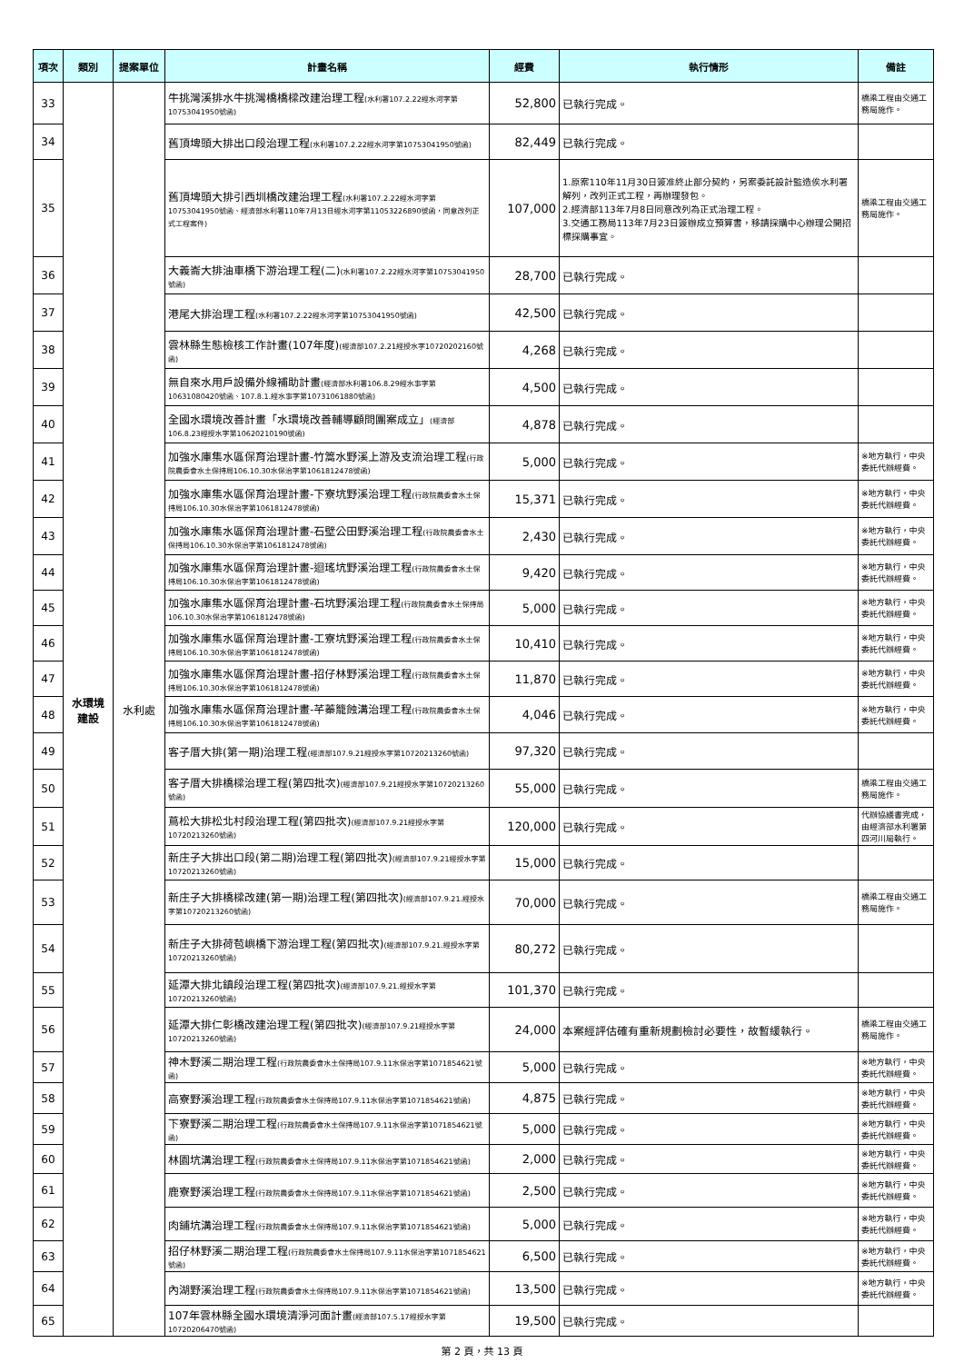| 項次 | 類別 | 提案單位 | 計畫名稱 | 經費 | 執行情形 | 備註 |
| --- | --- | --- | --- | --- | --- | --- |
| 33 | 水環境 建設 | 水利處 | 牛挑灣溪排水牛挑灣橋橋樑改建治理工程 (水利署107.2.22經水河字第10753041950號函) | 52,800 | 已執行完成。 | 橋梁工程由交通工務局施作。 |
| 34 | | | 舊頂埤頭大排出口段治理工程 (水利署107.2.22經水河字第10753041950號函) | 82,449 | 已執行完成。 | |
| 35 | | | 舊頂埤頭大排引西圳橋改建治理工程 (水利署107.2.22經水河字第10753041950號函、經濟部水利署110年7月13日經水河字第11053226890號函，同意改列正式工程案件) | 107,000 | 1.原案110年11月30日簽准終止部分契約，另案委託設計監造俟水利署解列，改列正式工程，再辦理發包。 2.經濟部113年7月8日同意改列為正式治理工程。 3.交通工務局113年7月23日簽辦成立預算書，移請採購中心辦理公開招標採購事宜。 | 橋梁工程由交通工務局施作。 |
| 36 | | | 大義崙大排油車橋下游治理工程(二) (水利署107.2.22經水河字第10753041950號函) | 28,700 | 已執行完成。 | |
| 37 | | | 港尾大排治理工程 (水利署107.2.22經水河字第10753041950號函) | 42,500 | 已執行完成。 | |
| 38 | | | 雲林縣生態檢核工作計畫(107年度) (經濟部107.2.21經授水字10720202160號函) | 4,268 | 已執行完成。 | |
| 39 | | | 無自來水用戶設備外線補助計畫 (經濟部水利署106.8.29經水事字第10631080420號函、107.8.1.經水事字第10731061880號函) | 4,500 | 已執行完成。 | |
| 40 | | | 全國水環境改善計畫「水環境改善輔導顧問團案成立」 (經濟部106.8.23經授水字第10620210190號函) | 4,878 | 已執行完成。 | |
| 41 | | | 加強水庫集水區保育治理計畫-竹篙水野溪上游及支流治理工程 (行政院農委會水土保持局106.10.30水保治字第1061812478號函) | 5,000 | 已執行完成。 | ※地方執行，中央委託代辦經費。 |
| 42 | | | 加強水庫集水區保育治理計畫-下寮坑野溪治理工程 (行政院農委會水土保持局106.10.30水保治字第1061812478號函) | 15,371 | 已執行完成。 | ※地方執行，中央委託代辦經費。 |
| 43 | | | 加強水庫集水區保育治理計畫-石壁公田野溪治理工程 (行政院農委會水土保持局106.10.30水保治字第1061812478號函) | 2,430 | 已執行完成。 | ※地方執行，中央委託代辦經費。 |
| 44 | | | 加強水庫集水區保育治理計畫-迴瑤坑野溪治理工程 (行政院農委會水土保持局106.10.30水保治字第1061812478號函) | 9,420 | 已執行完成。 | ※地方執行，中央委託代辦經費。 |
| 45 | | | 加強水庫集水區保育治理計畫-石坑野溪治理工程 (行政院農委會水土保持局106.10.30水保治字第1061812478號函) | 5,000 | 已執行完成。 | ※地方執行，中央委託代辦經費。 |
| 46 | | | 加強水庫集水區保育治理計畫-工寮坑野溪治理工程 (行政院農委會水土保持局106.10.30水保治字第1061812478號函) | 10,410 | 已執行完成。 | ※地方執行，中央委託代辦經費。 |
| 47 | | | 加強水庫集水區保育治理計畫-招仔林野溪治理工程 (行政院農委會水土保持局106.10.30水保治字第1061812478號函) | 11,870 | 已執行完成。 | ※地方執行，中央委託代辦經費。 |
| 48 | | | 加強水庫集水區保育治理計畫-芊蓁籠蝕溝治理工程 (行政院農委會水土保持局106.10.30水保治字第1061812478號函) | 4,046 | 已執行完成。 | ※地方執行，中央委託代辦經費。 |
| 49 | | | 客子厝大排(第一期)治理工程 (經濟部107.9.21經授水字第10720213260號函) | 97,320 | 已執行完成。 | |
| 50 | | | 客子厝大排橋樑治理工程(第四批次) (經濟部107.9.21經授水字第10720213260號函) | 55,000 | 已執行完成。 | 橋梁工程由交通工務局施作。 |
| 51 | | | 蔦松大排松北村段治理工程(第四批次) (經濟部107.9.21經授水字第10720213260號函) | 120,000 | 已執行完成。 | 代辦協議書完成，由經濟部水利署第四河川局執行。 |
| 52 | | | 新庄子大排出口段(第二期)治理工程(第四批次) (經濟部107.9.21經授水字第10720213260號函) | 15,000 | 已執行完成。 | |
| 53 | | | 新庄子大排橋樑改建(第一期)治理工程(第四批次) (經濟部107.9.21.經授水字第10720213260號函) | 70,000 | 已執行完成。 | 橋梁工程由交通工務局施作。 |
| 54 | | | 新庄子大排荷苞嶼橋下游治理工程(第四批次) (經濟部107.9.21.經授水字第10720213260號函) | 80,272 | 已執行完成。 | |
| 55 | | | 延潭大排北鎮段治理工程(第四批次) (經濟部107.9.21.經授水字第10720213260號函) | 101,370 | 已執行完成。 | |
| 56 | | | 延潭大排仁彰橋改建治理工程(第四批次) (經濟部107.9.21經授水字第10720213260號函) | 24,000 | 本案經評估確有重新規劃檢討必要性，故暫緩執行。 | 橋梁工程由交通工務局施作。 |
| 57 | | | 神木野溪二期治理工程 (行政院農委會水土保持局107.9.11水保治字第1071854621號函) | 5,000 | 已執行完成。 | ※地方執行，中央委託代辦經費。 |
| 58 | | | 高寮野溪治理工程 (行政院農委會水土保持局107.9.11水保治字第1071854621號函) | 4,875 | 已執行完成。 | ※地方執行，中央委託代辦經費。 |
| 59 | | | 下寮野溪二期治理工程 (行政院農委會水土保持局107.9.11水保治字第1071854621號函) | 5,000 | 已執行完成。 | ※地方執行，中央委託代辦經費。 |
| 60 | | | 林園坑溝治理工程 (行政院農委會水土保持局107.9.11水保治字第1071854621號函) | 2,000 | 已執行完成。 | ※地方執行，中央委託代辦經費。 |
| 61 | | | 鹿寮野溪治理工程 (行政院農委會水土保持局107.9.11水保治字第1071854621號函) | 2,500 | 已執行完成。 | ※地方執行，中央委託代辦經費。 |
| 62 | | | 肉鋪坑溝治理工程 (行政院農委會水土保持局107.9.11水保治字第1071854621號函) | 5,000 | 已執行完成。 | ※地方執行，中央委託代辦經費。 |
| 63 | | | 招仔林野溪二期治理工程 (行政院農委會水土保持局107.9.11水保治字第1071854621號函) | 6,500 | 已執行完成。 | ※地方執行，中央委託代辦經費。 |
| 64 | | | 內湖野溪治理工程 (行政院農委會水土保持局107.9.11水保治字第1071854621號函) | 13,500 | 已執行完成。 | ※地方執行，中央委託代辦經費。 |
| 65 | | | 107年雲林縣全國水環境清淨河面計畫 (經濟部107.5.17經授水字第10720206470號函) | 19,500 | 已執行完成。 | |
第 2 頁，共 13 頁